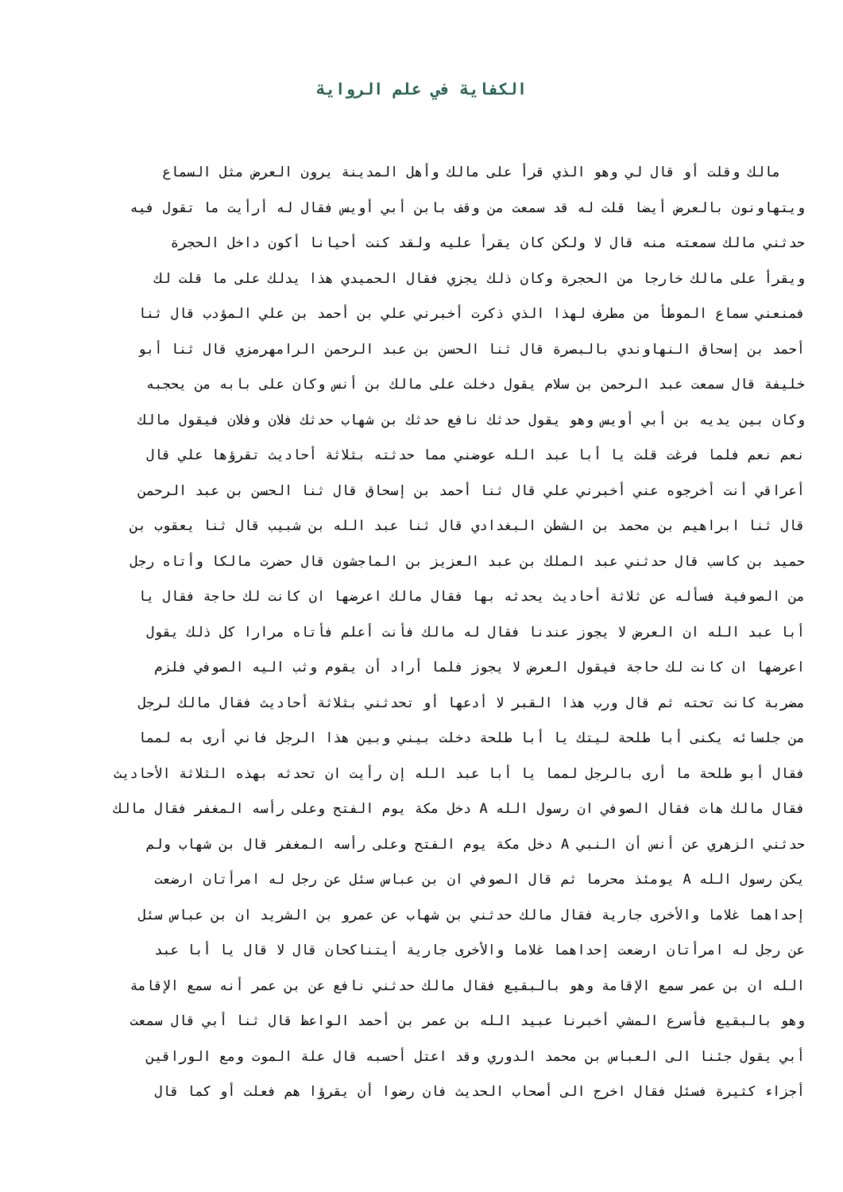الكفاية في علم الرواية
مالك وقلت أو قال لي وهو الذي قرأ على مالك وأهل المدينة يرون العرض مثل السماع
ويتهاونون بالعرض أيضا قلت له قد سمعت من وقف بابن أبي أويس فقال له أرأيت ما تقول فيه
حدثني مالك سمعته منه قال لا ولكن كان يقرأ عليه ولقد كنت أحيانا أكون داخل الحجرة
ويقرأ على مالك خارجا من الحجرة وكان ذلك يجزي فقال الحميدي هذا يدلك على ما قلت لك
فمنعني سماع الموطأ من مطرف لهذا الذي ذكرت أخبرني علي بن أحمد بن علي المؤدب قال ثنا
أحمد بن إسحاق النهاوندي بالبصرة قال ثنا الحسن بن عبد الرحمن الرامهرمزي قال ثنا أبو
خليفة قال سمعت عبد الرحمن بن سلام يقول دخلت على مالك بن أنس وكان على بابه من يحجبه
وكان بين يديه بن أبي أويس وهو يقول حدثك نافع حدثك بن شهاب حدثك فلان وفلان فيقول مالك
نعم نعم فلما فرغت قلت يا أبا عبد الله عوضني مما حدثته بثلاثة أحاديث تقرؤها علي قال
أعراقي أنت أخرجوه عني أخبرني علي قال ثنا أحمد بن إسحاق قال ثنا الحسن بن عبد الرحمن
قال ثنا ابراهيم بن محمد بن الشطن البغدادي قال ثنا عبد الله بن شبيب قال ثنا يعقوب بن
حميد بن كاسب قال حدثني عبد الملك بن عبد العزيز بن الماجشون قال حضرت مالكا وأتاه رجل
من الصوفية فسأله عن ثلاثة أحاديث يحدثه بها فقال مالك اعرضها ان كانت لك حاجة فقال يا
أبا عبد الله ان العرض لا يجوز عندنا فقال له مالك فأنت أعلم فأتاه مرارا كل ذلك يقول
اعرضها ان كانت لك حاجة فيقول العرض لا يجوز فلما أراد أن يقوم وثب اليه الصوفي فلزم
مضربة كانت تحته ثم قال ورب هذا القبر لا أدعها أو تحدثني بثلاثة أحاديث فقال مالك لرجل
من جلسائه يكنى أبا طلحة ليتك يا أبا طلحة دخلت بيني وبين هذا الرجل فاني أرى به لمما
فقال أبو طلحة ما أرى بالرجل لمما يا أبا عبد الله إن رأيت ان تحدثه بهذه الثلاثة الأحاديث
فقال مالك هات فقال الصوفي ان رسول الله A دخل مكة يوم الفتح وعلى رأسه المغفر فقال مالك
حدثني الزهري عن أنس أن النبي A دخل مكة يوم الفتح وعلى رأسه المغفر قال بن شهاب ولم
يكن رسول الله A يومئذ محرما ثم قال الصوفي ان بن عباس سئل عن رجل له امرأتان ارضعت
إحداهما غلاما والأخرى جارية فقال مالك حدثني بن شهاب عن عمرو بن الشريد ان بن عباس سئل
عن رجل له امرأتان ارضعت إحداهما غلاما والأخرى جارية أيتناكحان قال لا قال يا أبا عبد
الله ان بن عمر سمع الإقامة وهو بالبقيع فقال مالك حدثني نافع عن بن عمر أنه سمع الإقامة
وهو بالبقيع فأسرع المشي أخبرنا عبيد الله بن عمر بن أحمد الواعظ قال ثنا أبي قال سمعت
أبي يقول جئنا الى العباس بن محمد الدوري وقد اعتل أحسبه قال علة الموت ومع الوراقين
أجزاء كثيرة فسئل فقال اخرج الى أصحاب الحديث فان رضوا أن يقرؤا هم فعلت أو كما قال